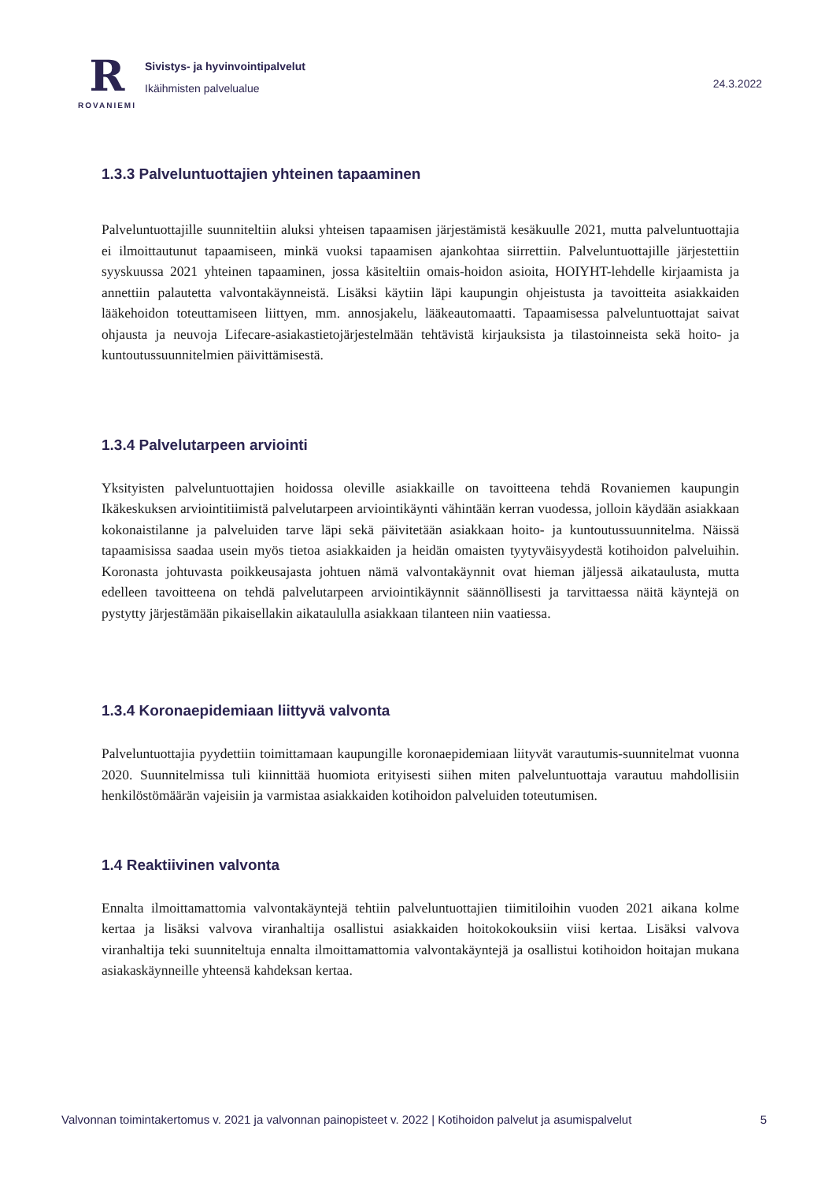R
ROVANIEMI
Sivistys- ja hyvinvointipalvelut
Ikäihmisten palvelualue
24.3.2022
1.3.3 Palveluntuottajien yhteinen tapaaminen
Palveluntuottajille suunniteltiin aluksi yhteisen tapaamisen järjestämistä kesäkuulle 2021, mutta palveluntuottajia ei ilmoittautunut tapaamiseen, minkä vuoksi tapaamisen ajankohtaa siirrettiin. Palveluntuottajille järjestettiin syyskuussa 2021 yhteinen tapaaminen, jossa käsiteltiin omais-hoidon asioita, HOIYHT-lehdelle kirjaamista ja annettiin palautetta valvontakäynneistä. Lisäksi käytiin läpi kaupungin ohjeistusta ja tavoitteita asiakkaiden lääkehoidon toteuttamiseen liittyen, mm. annosjakelu, lääkeautomaatti. Tapaamisessa palveluntuottajat saivat ohjausta ja neuvoja Lifecare-asiakastietojärjestelmään tehtävistä kirjauksista ja tilastoinneista sekä hoito- ja kuntoutussuunnitelmien päivittämisestä.
1.3.4 Palvelutarpeen arviointi
Yksityisten palveluntuottajien hoidossa oleville asiakkaille on tavoitteena tehdä Rovaniemen kaupungin Ikäkeskuksen arviointitiimistä palvelutarpeen arviointikäynti vähintään kerran vuodessa, jolloin käydään asiakkaan kokonaistilanne ja palveluiden tarve läpi sekä päivitetään asiakkaan hoito- ja kuntoutussuunnitelma. Näissä tapaamisissa saadaa usein myös tietoa asiakkaiden ja heidän omaisten tyytyväisyydestä kotihoidon palveluihin. Koronasta johtuvasta poikkeusajasta johtuen nämä valvontakäynnit ovat hieman jäljessä aikataulusta, mutta edelleen tavoitteena on tehdä palvelutarpeen arviointikäynnit säännöllisesti ja tarvittaessa näitä käyntejä on pystytty järjestämään pikaisellakin aikataululla asiakkaan tilanteen niin vaatiessa.
1.3.4 Koronaepidemiaan liittyvä valvonta
Palveluntuottajia pyydettiin toimittamaan kaupungille koronaepidemiaan liityvät varautumis-suunnitelmat vuonna 2020. Suunnitelmissa tuli kiinnittää huomiota erityisesti siihen miten palveluntuottaja varautuu mahdollisiin henkilöstömäärän vajeisiin ja varmistaa asiakkaiden kotihoidon palveluiden toteutumisen.
1.4 Reaktiivinen valvonta
Ennalta ilmoittamattomia valvontakäyntejä tehtiin palveluntuottajien tiimitiloihin vuoden 2021 aikana kolme kertaa ja lisäksi valvova viranhaltija osallistui asiakkaiden hoitokokouksiin viisi kertaa. Lisäksi valvova viranhaltija teki suunniteltuja ennalta ilmoittamattomia valvontakäyntejä ja osallistui kotihoidon hoitajan mukana asiakaskäynneille yhteensä kahdeksan kertaa.
Valvonnan toimintakertomus v. 2021 ja valvonnan painopisteet v. 2022 | Kotihoidon palvelut ja asumispalvelut 5